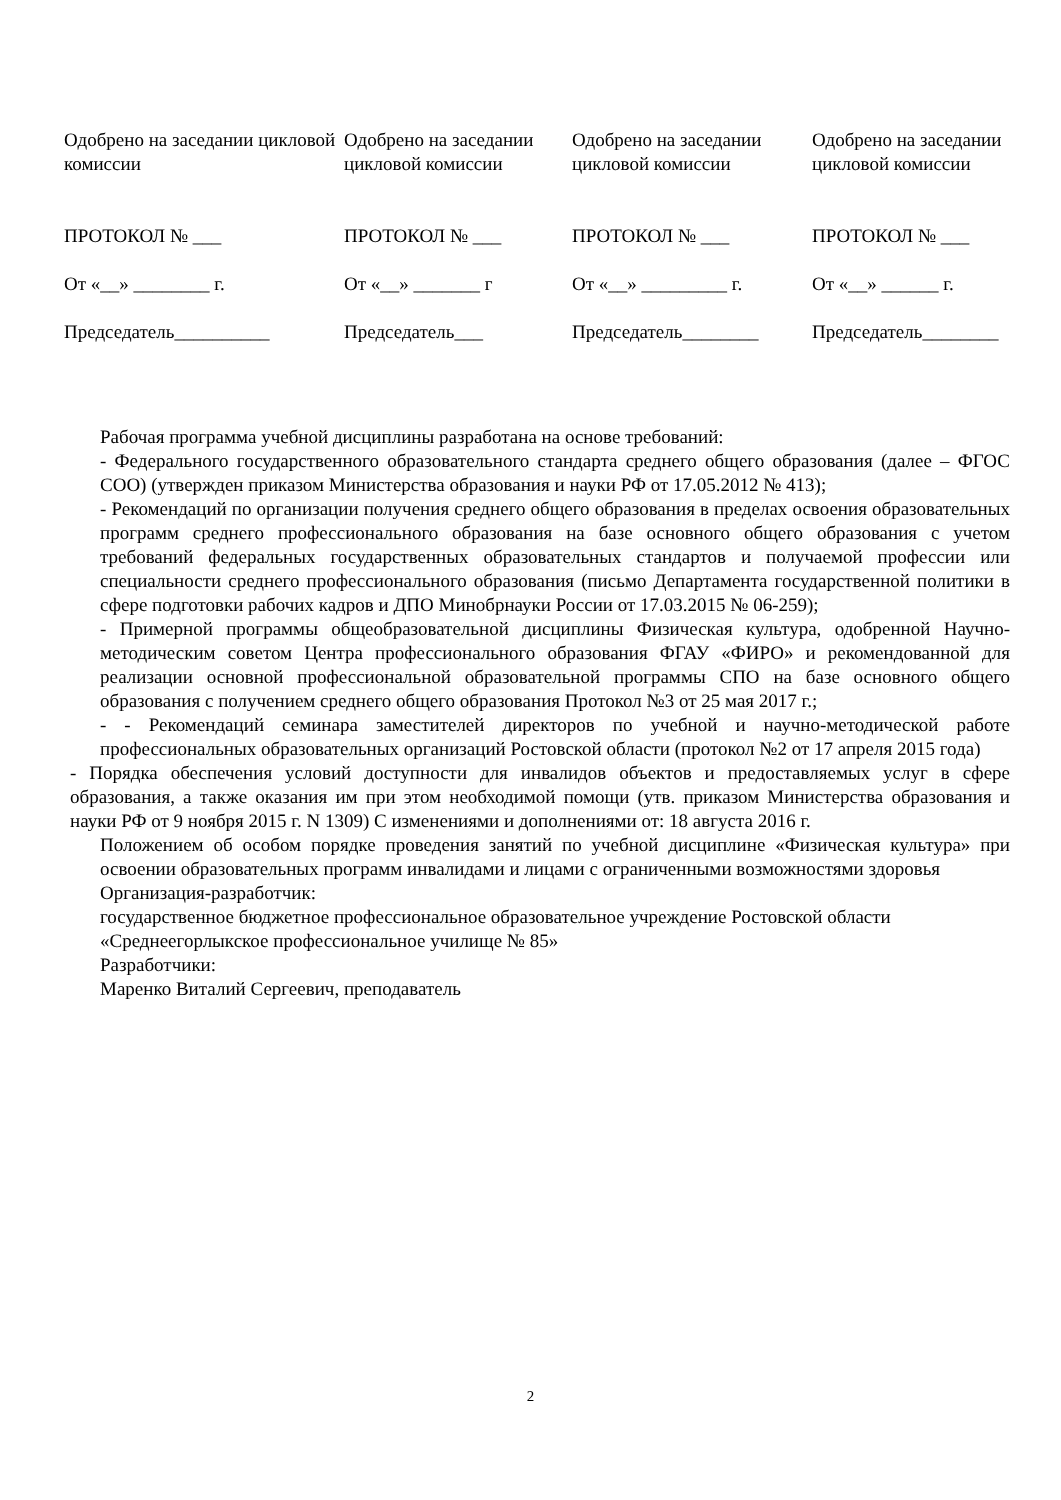| Одобрено на заседании цикловой комиссии ПРОТОКОЛ № ___ От «__» ________ г. Председатель__________ | Одобрено на заседании цикловой комиссии ПРОТОКОЛ № ___ От «__» _______ г Председатель___ | Одобрено на заседании цикловой комиссии ПРОТОКОЛ № ___ От «__» _________ г. Председатель________ | Одобрено на заседании цикловой комиссии ПРОТОКОЛ № ___ От «__» ______ г. Председатель________ |
Рабочая программа учебной дисциплины разработана на основе требований:
- Федерального государственного образовательного стандарта среднего общего образования (далее – ФГОС СОО) (утвержден приказом Министерства образования и науки РФ от 17.05.2012 № 413);
- Рекомендаций по организации получения среднего общего образования в пределах освоения образовательных программ среднего профессионального образования на базе основного общего образования с учетом требований федеральных государственных образовательных стандартов и получаемой профессии или специальности среднего профессионального образования (письмо Департамента государственной политики в сфере подготовки рабочих кадров и ДПО Минобрнауки России от 17.03.2015 № 06-259);
- Примерной программы общеобразовательной дисциплины Физическая культура, одобренной Научно-методическим советом Центра профессионального образования ФГАУ «ФИРО» и рекомендованной для реализации основной профессиональной образовательной программы СПО на базе основного общего образования с получением среднего общего образования Протокол №3 от 25 мая 2017 г.;
- - Рекомендаций семинара заместителей директоров по учебной и научно-методической работе профессиональных образовательных организаций Ростовской области (протокол №2 от 17 апреля 2015 года)
- Порядка обеспечения условий доступности для инвалидов объектов и предоставляемых услуг в сфере образования, а также оказания им при этом необходимой помощи (утв. приказом Министерства образования и науки РФ от 9 ноября 2015 г. N 1309) С изменениями и дополнениями от: 18 августа 2016 г.
Положением об особом порядке проведения занятий по учебной дисциплине «Физическая культура» при освоении образовательных программ инвалидами и лицами с ограниченными возможностями здоровья
Организация-разработчик:
государственное бюджетное профессиональное образовательное учреждение Ростовской области «Среднеегорлыкское профессиональное училище № 85»
Разработчики:
Маренко Виталий Сергеевич, преподаватель
2